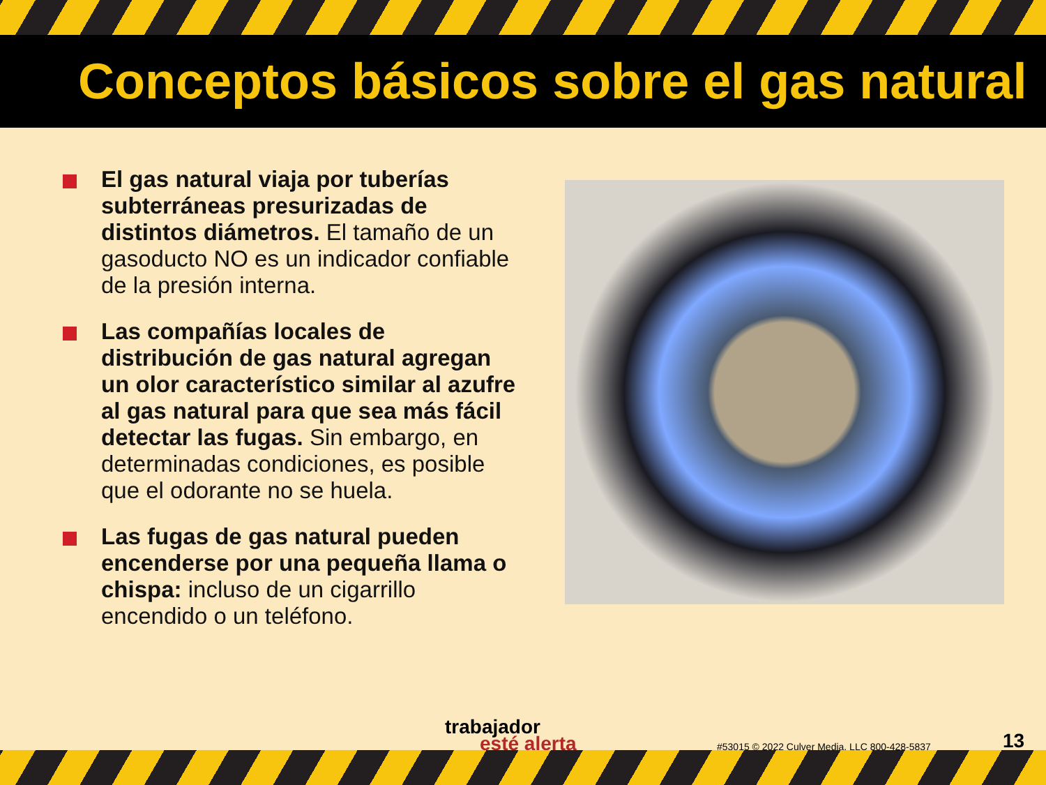Conceptos básicos sobre el gas natural
El gas natural viaja por tuberías subterráneas presurizadas de distintos diámetros. El tamaño de un gasoducto NO es un indicador confiable de la presión interna.
Las compañías locales de distribución de gas natural agregan un olor característico similar al azufre al gas natural para que sea más fácil detectar las fugas. Sin embargo, en determinadas condiciones, es posible que el odorante no se huela.
Las fugas de gas natural pueden encenderse por una pequeña llama o chispa: incluso de un cigarrillo encendido o un teléfono.
trabajador
esté alerta
#53015 © 2022 Culver Media, LLC 800-428-5837
13